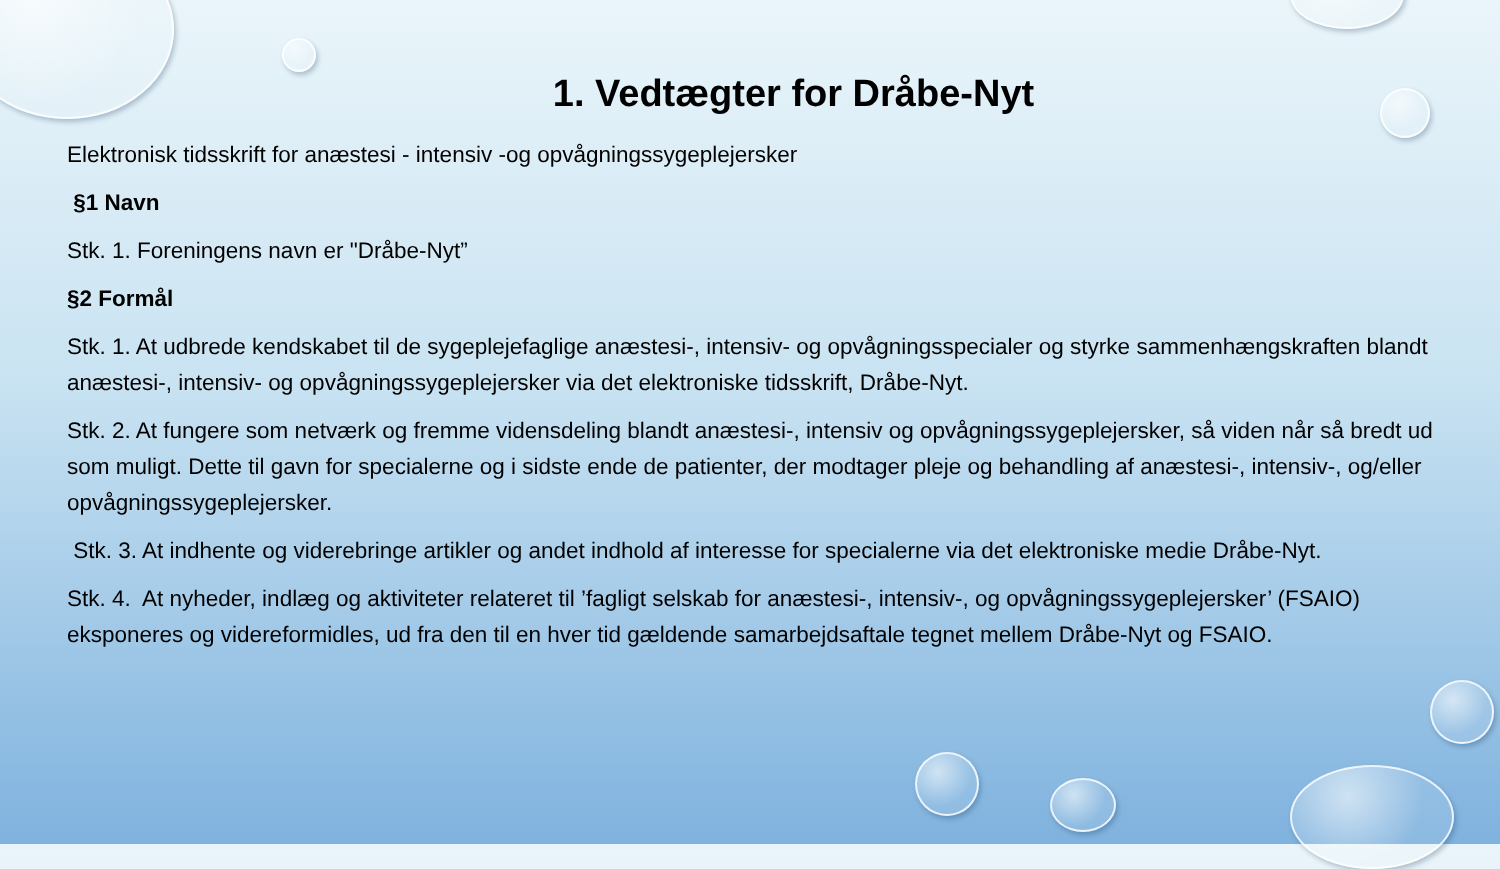1. Vedtægter for Dråbe-Nyt
Elektronisk tidsskrift for anæstesi - intensiv -og opvågningssygeplejersker
§1 Navn
Stk. 1. Foreningens navn er "Dråbe-Nyt”
§2 Formål
Stk. 1. At udbrede kendskabet til de sygeplejefaglige anæstesi-, intensiv- og opvågningsspecialer og styrke sammenhængskraften blandt anæstesi-, intensiv- og opvågningssygeplejersker via det elektroniske tidsskrift, Dråbe-Nyt.
Stk. 2. At fungere som netværk og fremme vidensdeling blandt anæstesi-, intensiv og opvågningssygeplejersker, så viden når så bredt ud som muligt. Dette til gavn for specialerne og i sidste ende de patienter, der modtager pleje og behandling af anæstesi-, intensiv-, og/eller opvågningssygeplejersker.
Stk. 3. At indhente og viderebringe artikler og andet indhold af interesse for specialerne via det elektroniske medie Dråbe-Nyt.
Stk. 4. At nyheder, indlæg og aktiviteter relateret til ’fagligt selskab for anæstesi-, intensiv-, og opvågningssygeplejersker’ (FSAIO) eksponeres og videreformidles, ud fra den til en hver tid gældende samarbejdsaftale tegnet mellem Dråbe-Nyt og FSAIO.